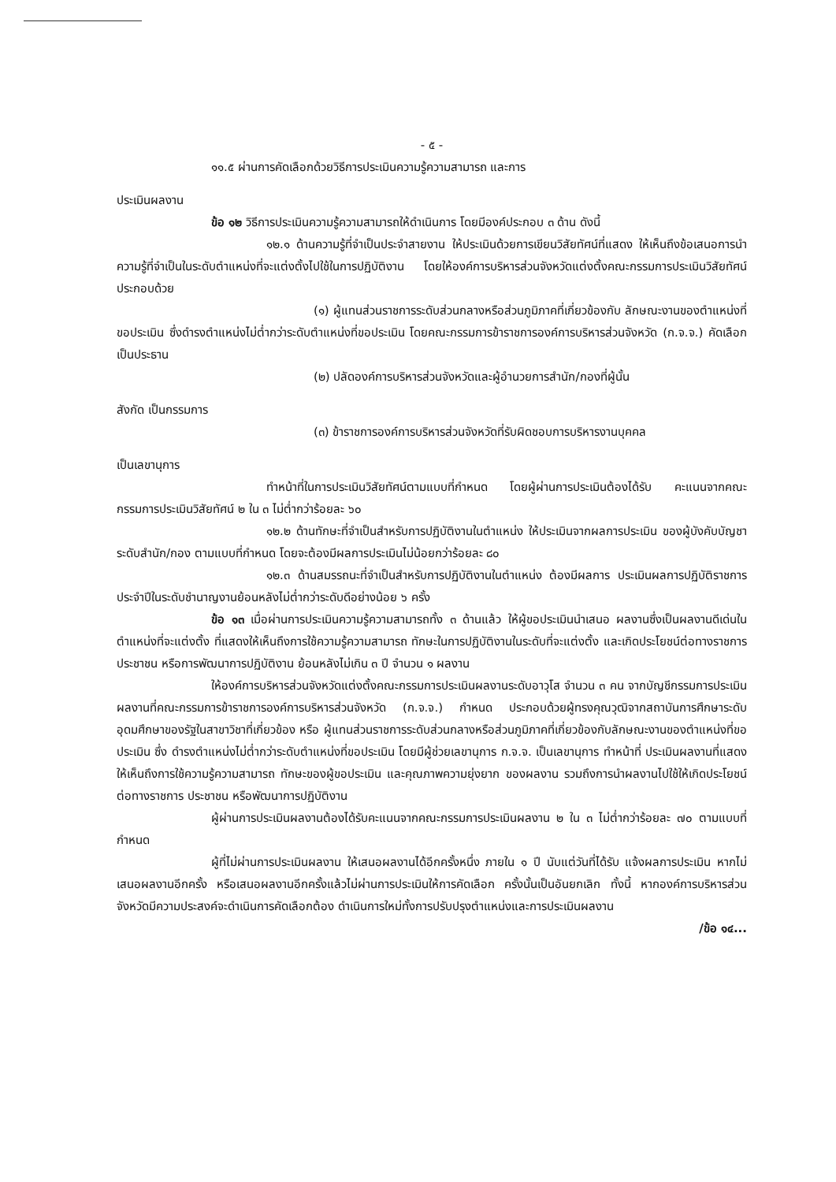- ๕ -
๑๑.๕ ผ่านการคัดเลือกด้วยวิธีการประเมินความรู้ความสามารถ และการ
ประเมินผลงาน
ข้อ ๑๒ วิธีการประเมินความรู้ความสามารถให้ดำเนินการ โดยมีองค์ประกอบ ๓ ด้าน ดังนี้
๑๒.๑ ด้านความรู้ที่จำเป็นประจำสายงาน ให้ประเมินด้วยการเขียนวิสัยทัศน์ที่แสดง ให้เห็นถึงข้อเสนอการนำความรู้ที่จำเป็นในระดับตำแหน่งที่จะแต่งตั้งไปใช้ในการปฏิบัติงาน โดยให้องค์การบริหารส่วนจังหวัดแต่งตั้งคณะกรรมการประเมินวิสัยทัศน์ประกอบด้วย
(๑) ผู้แทนส่วนราชการระดับส่วนกลางหรือส่วนภูมิภาคที่เกี่ยวข้องกับ ลักษณะงานของตำแหน่งที่ขอประเมิน ซึ่งดำรงตำแหน่งไม่ต่ำกว่าระดับตำแหน่งที่ขอประเมิน โดยคณะกรรมการข้าราชการองค์การบริหารส่วนจังหวัด (ก.จ.จ.) คัดเลือก เป็นประธาน
(๒) ปลัดองค์การบริหารส่วนจังหวัดและผู้อำนวยการสำนัก/กองที่ผู้นั้น
สังกัด เป็นกรรมการ
(๓) ข้าราชการองค์การบริหารส่วนจังหวัดที่รับผิดชอบการบริหารงานบุคคล
เป็นเลขานุการ
ทำหน้าที่ในการประเมินวิสัยทัศน์ตามแบบที่กำหนด โดยผู้ผ่านการประเมินต้องได้รับ คะแนนจากคณะกรรมการประเมินวิสัยทัศน์ ๒ ใน ๓ ไม่ต่ำกว่าร้อยละ ๖๐
๑๒.๒ ด้านทักษะที่จำเป็นสำหรับการปฏิบัติงานในตำแหน่ง ให้ประเมินจากผลการประเมิน ของผู้บังคับบัญชาระดับสำนัก/กอง ตามแบบที่กำหนด โดยจะต้องมีผลการประเมินไม่น้อยกว่าร้อยละ ๘๐
๑๒.๓ ด้านสมรรถนะที่จำเป็นสำหรับการปฏิบัติงานในตำแหน่ง ต้องมีผลการ ประเมินผลการปฏิบัติราชการประจำปีในระดับชำนาญงานย้อนหลังไม่ต่ำกว่าระดับดีอย่างน้อย ๖ ครั้ง
ข้อ ๑๓ เมื่อผ่านการประเมินความรู้ความสามารถทั้ง ๓ ด้านแล้ว ให้ผู้ขอประเมินนำเสนอ ผลงานซึ่งเป็นผลงานดีเด่นในตำแหน่งที่จะแต่งตั้ง ที่แสดงให้เห็นถึงการใช้ความรู้ความสามารถ ทักษะในการปฏิบัติงานในระดับที่จะแต่งตั้ง และเกิดประโยชน์ต่อทางราชการ ประชาชน หรือการพัฒนาการปฏิบัติงาน ย้อนหลังไม่เกิน ๓ ปี จำนวน ๑ ผลงาน
ให้องค์การบริหารส่วนจังหวัดแต่งตั้งคณะกรรมการประเมินผลงานระดับอาวุโส จำนวน ๓ คน จากบัญชีกรรมการประเมินผลงานที่คณะกรรมการข้าราชการองค์การบริหารส่วนจังหวัด (ก.จ.จ.) กำหนด ประกอบด้วยผู้ทรงคุณวุฒิจากสถาบันการศึกษาระดับอุดมศึกษาของรัฐในสาขาวิชาที่เกี่ยวข้อง หรือ ผู้แทนส่วนราชการระดับส่วนกลางหรือส่วนภูมิภาคที่เกี่ยวข้องกับลักษณะงานของตำแหน่งที่ขอประเมิน ซึ่ง ดำรงตำแหน่งไม่ต่ำกว่าระดับตำแหน่งที่ขอประเมิน โดยมีผู้ช่วยเลขานุการ ก.จ.จ. เป็นเลขานุการ ทำหน้าที่ ประเมินผลงานที่แสดงให้เห็นถึงการใช้ความรู้ความสามารถ ทักษะของผู้ขอประเมิน และคุณภาพความยุ่งยาก ของผลงาน รวมถึงการนำผลงานไปใช้ให้เกิดประโยชน์ต่อทางราชการ ประชาชน หรือพัฒนาการปฏิบัติงาน
ผู้ผ่านการประเมินผลงานต้องได้รับคะแนนจากคณะกรรมการประเมินผลงาน ๒ ใน ๓ ไม่ต่ำกว่าร้อยละ ๗๐ ตามแบบที่กำหนด
ผู้ที่ไม่ผ่านการประเมินผลงาน ให้เสนอผลงานได้อีกครั้งหนึ่ง ภายใน ๑ ปี นับแต่วันที่ได้รับ แจ้งผลการประเมิน หากไม่เสนอผลงานอีกครั้ง หรือเสนอผลงานอีกครั้งแล้วไม่ผ่านการประเมินให้การคัดเลือก ครั้งนั้นเป็นอันยกเลิก ทั้งนี้ หากองค์การบริหารส่วนจังหวัดมีความประสงค์จะดำเนินการคัดเลือกต้อง ดำเนินการใหม่ทั้งการปรับปรุงตำแหน่งและการประเมินผลงาน
/ข้อ ๑๔...